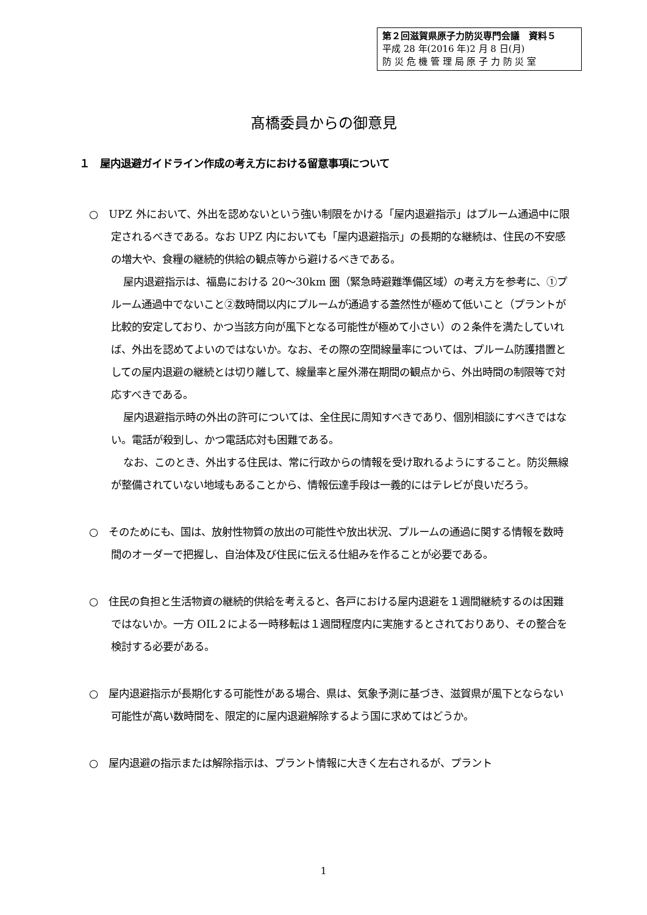第２回滋賀県原子力防災専門会議　資料５
平成 28 年(2016 年)2 月 8 日(月)
防 災 危 機 管 理 局 原 子 力 防 災 室
髙橋委員からの御意見
１　屋内退避ガイドライン作成の考え方における留意事項について
○　UPZ 外において、外出を認めないという強い制限をかける「屋内退避指示」はプルーム通過中に限定されるべきである。なお UPZ 内においても「屋内退避指示」の長期的な継続は、住民の不安感の増大や、食糧の継続的供給の観点等から避けるべきである。
屋内退避指示は、福島における 20～30km 圏（緊急時避難準備区域）の考え方を参考に、①プルーム通過中でないこと②数時間以内にプルームが通過する蓋然性が極めて低いこと（プラントが比較的安定しており、かつ当該方向が風下となる可能性が極めて小さい）の２条件を満たしていれば、外出を認めてよいのではないか。なお、その際の空間線量率については、プルーム防護措置としての屋内退避の継続とは切り離して、線量率と屋外滞在期間の観点から、外出時間の制限等で対応すべきである。
屋内退避指示時の外出の許可については、全住民に周知すべきであり、個別相談にすべきではない。電話が殺到し、かつ電話応対も困難である。
なお、このとき、外出する住民は、常に行政からの情報を受け取れるようにすること。防災無線が整備されていない地域もあることから、情報伝達手段は一義的にはテレビが良いだろう。
○　そのためにも、国は、放射性物質の放出の可能性や放出状況、プルームの通過に関する情報を数時間のオーダーで把握し、自治体及び住民に伝える仕組みを作ることが必要である。
○　住民の負担と生活物資の継続的供給を考えると、各戸における屋内退避を１週間継続するのは困難ではないか。一方 OIL２による一時移転は１週間程度内に実施するとされておりあり、その整合を検討する必要がある。
○　屋内退避指示が長期化する可能性がある場合、県は、気象予測に基づき、滋賀県が風下とならない可能性が高い数時間を、限定的に屋内退避解除するよう国に求めてはどうか。
○　屋内退避の指示または解除指示は、プラント情報に大きく左右されるが、プラント
1